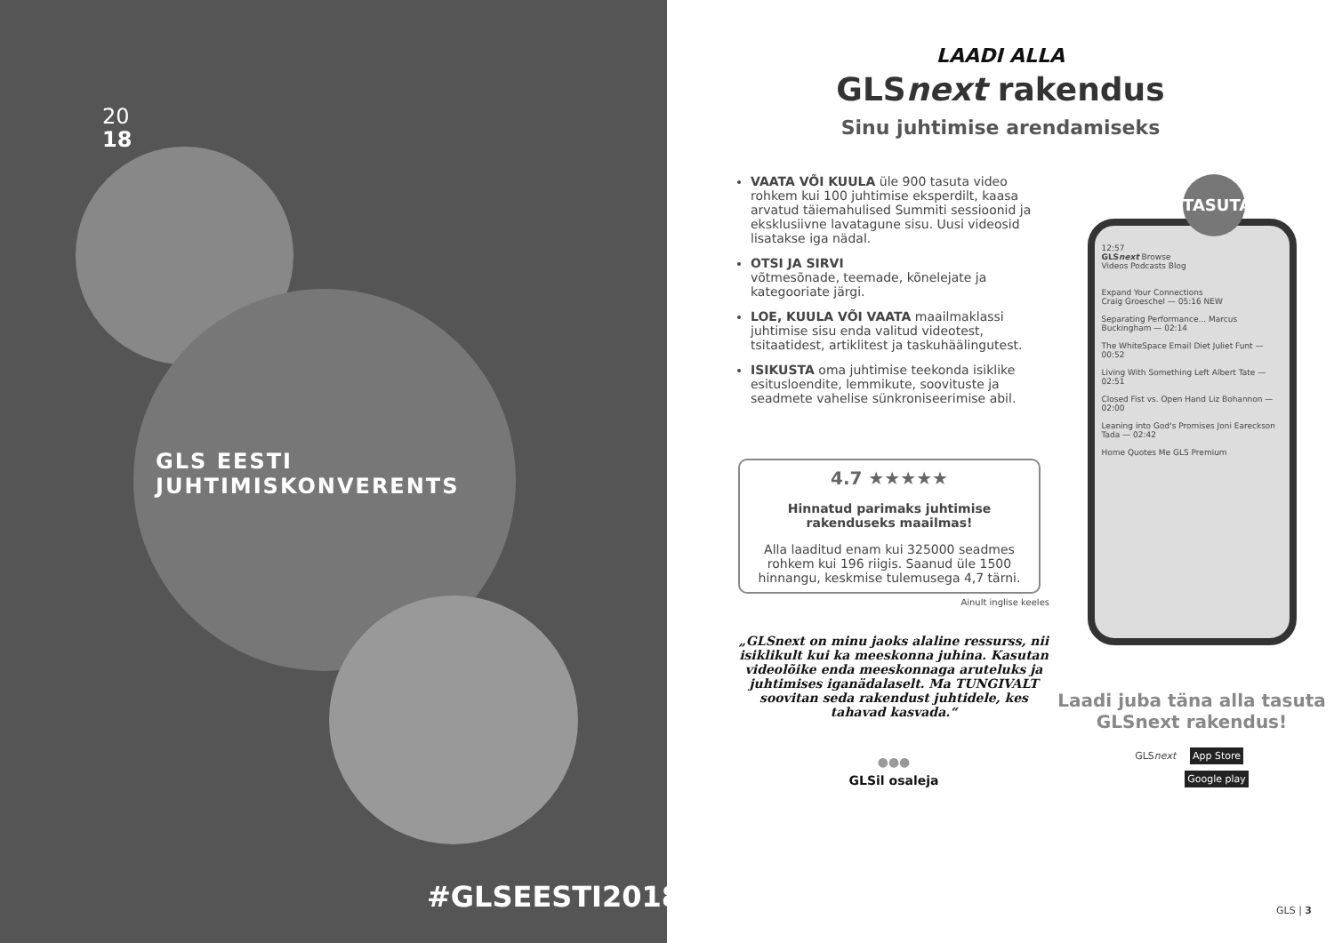20
18
GLS EESTI
JUHTIMISKONVERENTS
#GLSEESTI2018
LAADI ALLA
GLSnext rakendus
Sinu juhtimise arendamiseks
VAATA VÕI KUULA üle 900 tasuta video rohkem kui 100 juhtimise eksperdilt, kaasa arvatud täiemahulised Summiti sessioonid ja eksklusiivne lavatagune sisu. Uusi videosid lisatakse iga nädal.
OTSI JA SIRVI
võtmesõnade, teemade, kõnelejate ja kategooriate järgi.
LOE, KUULA VÕI VAATA maailmaklassi juhtimise sisu enda valitud videotest, tsitaatidest, artiklitest ja taskuhäälingutest.
ISIKUSTA oma juhtimise teekonda isiklike esitusloendite, lemmikute, soovituste ja seadmete vahelise sünkroniseerimise abil.
4.7 ★★★★★
Hinnatud parimaks juhtimise rakenduseks maailmas!
Alla laaditud enam kui 325000 seadmes rohkem kui 196 riigis. Saanud üle 1500 hinnangu, keskmise tulemusega 4,7 tärni.
Ainult inglise keeles
„GLSnext on minu jaoks alaline ressurss, nii isiklikult kui ka meeskonna juhina. Kasutan videolõike enda meeskonnaga aruteluks ja juhtimises iganädalaselt. Ma TUNGIVALT soovitan seda rakendust juhtidele, kes tahavad kasvada.“
●●●
GLSil osaleja
TASUTA
12:57
GLSnext Browse
Videos Podcasts Blog
Expand Your Connections
Craig Groeschel — 05:16 NEW
Separating Performance... Marcus Buckingham — 02:14
The WhiteSpace Email Diet Juliet Funt — 00:52
Living With Something Left Albert Tate — 02:51
Closed Fist vs. Open Hand Liz Bohannon — 02:00
Leaning into God's Promises Joni Eareckson Tada — 02:42
Home Quotes Me GLS Premium
Laadi juba täna alla tasuta GLSnext rakendus!
GLSnext
App Store
Google play
GLS | 3